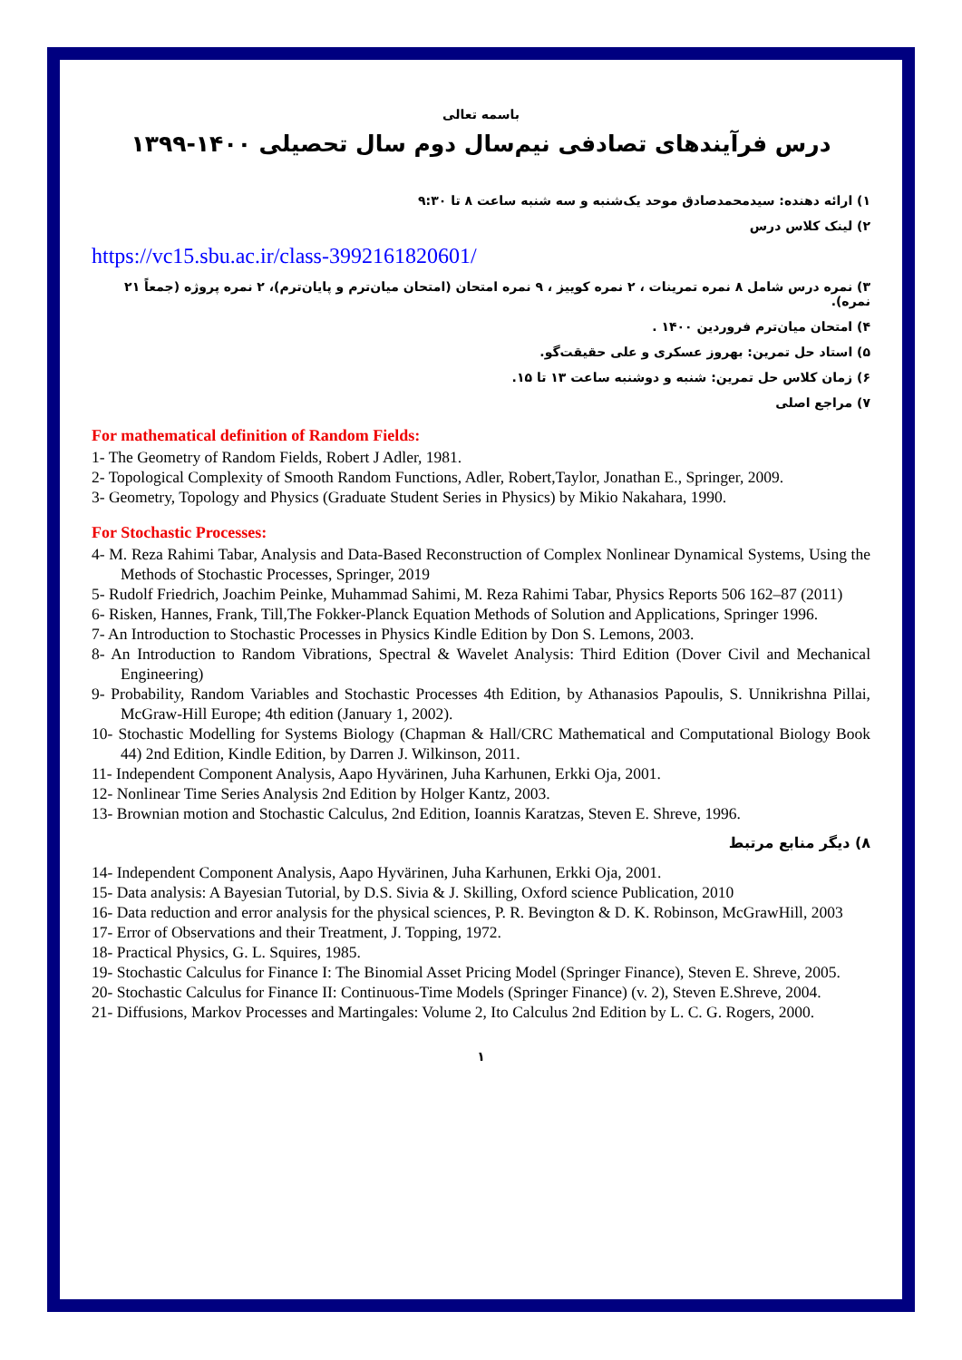باسمه تعالی
درس فرآیندهای تصادفی نیم‌سال دوم سال تحصیلی ۱۴۰۰-۱۳۹۹
۱) ارائه دهنده: سیدمحمدصادق موحد یک‌شنبه و سه شنبه ساعت ۸ تا ۹:۳۰
۲) لینک کلاس درس
https://vc15.sbu.ac.ir/class-3992161820601/
۳) نمره درس شامل ۸ نمره تمرینات ، ۲ نمره کوییز ، ۹ نمره امتحان (امتحان میان‌ترم و پایان‌ترم)، ۲ نمره پروژه (جمعاً ۲۱ نمره).
۴) امتحان میان‌ترم فروردین ۱۴۰۰ .
۵) استاد حل تمرین: بهروز عسکری و علی حقیقت‌گو.
۶) زمان کلاس حل تمرین: شنبه و دوشنبه ساعت ۱۳ تا ۱۵.
۷) مراجع اصلی
For mathematical definition of Random Fields:
1- The Geometry of Random Fields, Robert J Adler, 1981.
2- Topological Complexity of Smooth Random Functions, Adler, Robert,Taylor, Jonathan E., Springer, 2009.
3- Geometry, Topology and Physics (Graduate Student Series in Physics) by Mikio Nakahara, 1990.
For Stochastic Processes:
4- M. Reza Rahimi Tabar, Analysis and Data-Based Reconstruction of Complex Nonlinear Dynamical Systems, Using the Methods of Stochastic Processes, Springer, 2019
5- Rudolf Friedrich, Joachim Peinke, Muhammad Sahimi, M. Reza Rahimi Tabar, Physics Reports 506 162–87 (2011)
6- Risken, Hannes, Frank, Till,The Fokker-Planck Equation Methods of Solution and Applications, Springer 1996.
7- An Introduction to Stochastic Processes in Physics Kindle Edition by Don S. Lemons, 2003.
8- An Introduction to Random Vibrations, Spectral & Wavelet Analysis: Third Edition (Dover Civil and Mechanical Engineering)
9- Probability, Random Variables and Stochastic Processes 4th Edition, by Athanasios Papoulis, S. Unnikrishna Pillai, McGraw-Hill Europe; 4th edition (January 1, 2002).
10- Stochastic Modelling for Systems Biology (Chapman & Hall/CRC Mathematical and Computational Biology Book 44) 2nd Edition, Kindle Edition, by Darren J. Wilkinson, 2011.
11- Independent Component Analysis, Aapo Hyvärinen, Juha Karhunen, Erkki Oja, 2001.
12- Nonlinear Time Series Analysis 2nd Edition by Holger Kantz, 2003.
13- Brownian motion and Stochastic Calculus, 2nd Edition, Ioannis Karatzas, Steven E. Shreve, 1996.
۸) دیگر منابع مرتبط
14- Independent Component Analysis, Aapo Hyvärinen, Juha Karhunen, Erkki Oja, 2001.
15- Data analysis: A Bayesian Tutorial, by D.S. Sivia & J. Skilling, Oxford science Publication, 2010
16- Data reduction and error analysis for the physical sciences, P. R. Bevington & D. K. Robinson, McGrawHill, 2003
17- Error of Observations and their Treatment, J. Topping, 1972.
18- Practical Physics, G. L. Squires, 1985.
19- Stochastic Calculus for Finance I: The Binomial Asset Pricing Model (Springer Finance), Steven E. Shreve, 2005.
20- Stochastic Calculus for Finance II: Continuous-Time Models (Springer Finance) (v. 2), Steven E.Shreve, 2004.
21- Diffusions, Markov Processes and Martingales: Volume 2, Ito Calculus 2nd Edition by L. C. G. Rogers, 2000.
۱